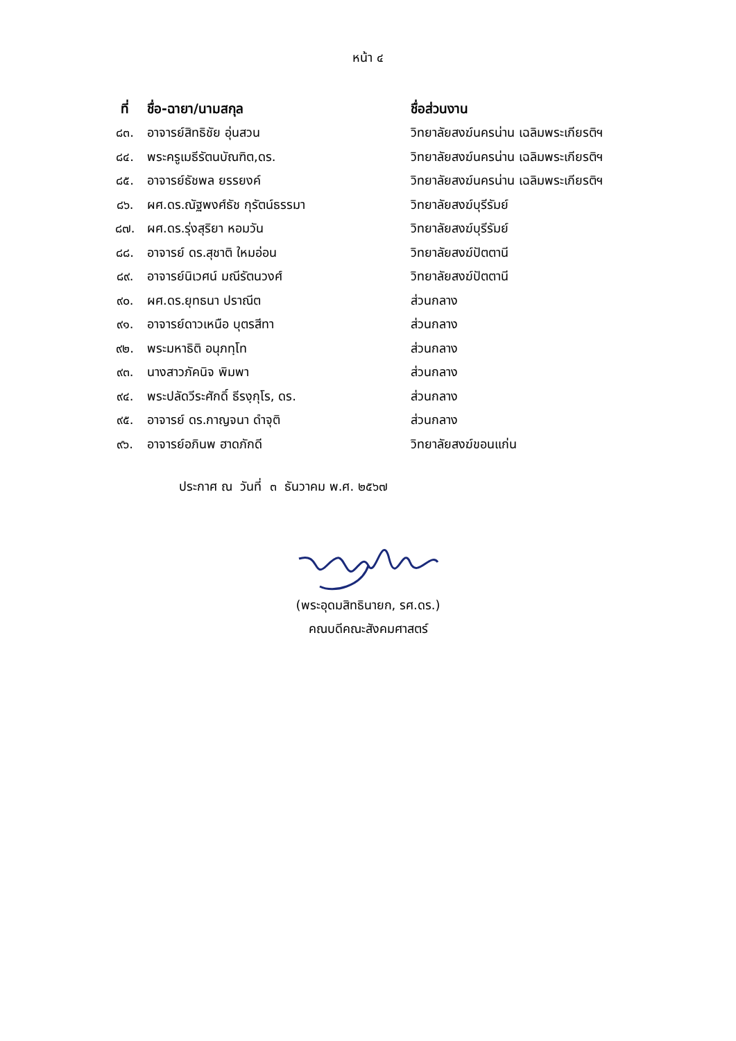หน้า ๔
| ที่ | ชื่อ-ฉายา/นามสกุล | ชื่อส่วนงาน |
| --- | --- | --- |
| ๘๓. | อาจารย์สิทธิชัย อุ่นสวน | วิทยาลัยสงฆ์นครน่าน เฉลิมพระเกียรติฯ |
| ๘๔. | พระครูเมธีรัตนบัณฑิต,ดร. | วิทยาลัยสงฆ์นครน่าน เฉลิมพระเกียรติฯ |
| ๘๕. | อาจารย์ธัชพล ยรรยงค์ | วิทยาลัยสงฆ์นครน่าน เฉลิมพระเกียรติฯ |
| ๘๖. | ผศ.ดร.ณัฐพงศ์ธัช กุรัตน์ธรรมา | วิทยาลัยสงฆ์บุรีรัมย์ |
| ๘๗. | ผศ.ดร.รุ่งสุริยา หอมวัน | วิทยาลัยสงฆ์บุรีรัมย์ |
| ๘๘. | อาจารย์ ดร.สุชาติ ใหมอ่อน | วิทยาลัยสงฆ์ปัตตานี |
| ๘๙. | อาจารย์นิเวศน์ มณีรัตนวงศ์ | วิทยาลัยสงฆ์ปัตตานี |
| ๙๐. | ผศ.ดร.ยุทธนา ปราณีต | ส่วนกลาง |
| ๙๑. | อาจารย์ดาวเหนือ บุตรสีทา | ส่วนกลาง |
| ๙๒. | พระมหาธิติ อนุภทฺโท | ส่วนกลาง |
| ๙๓. | นางสาวภัคนิจ พิมพา | ส่วนกลาง |
| ๙๔. | พระปลัดวีระศักดิ์ ธีรงฺกุโร, ดร. | ส่วนกลาง |
| ๙๕. | อาจารย์ ดร.กาญจนา ดำจุติ | ส่วนกลาง |
| ๙๖. | อาจารย์อภินพ ฮาดภักดี | วิทยาลัยสงฆ์ขอนแก่น |
ประกาศ ณ วันที่ ๓ ธันวาคม พ.ศ. ๒๕๖๗
(พระอุดมสิทธินายก, รศ.ดร.)
คณบดีคณะสังคมศาสตร์